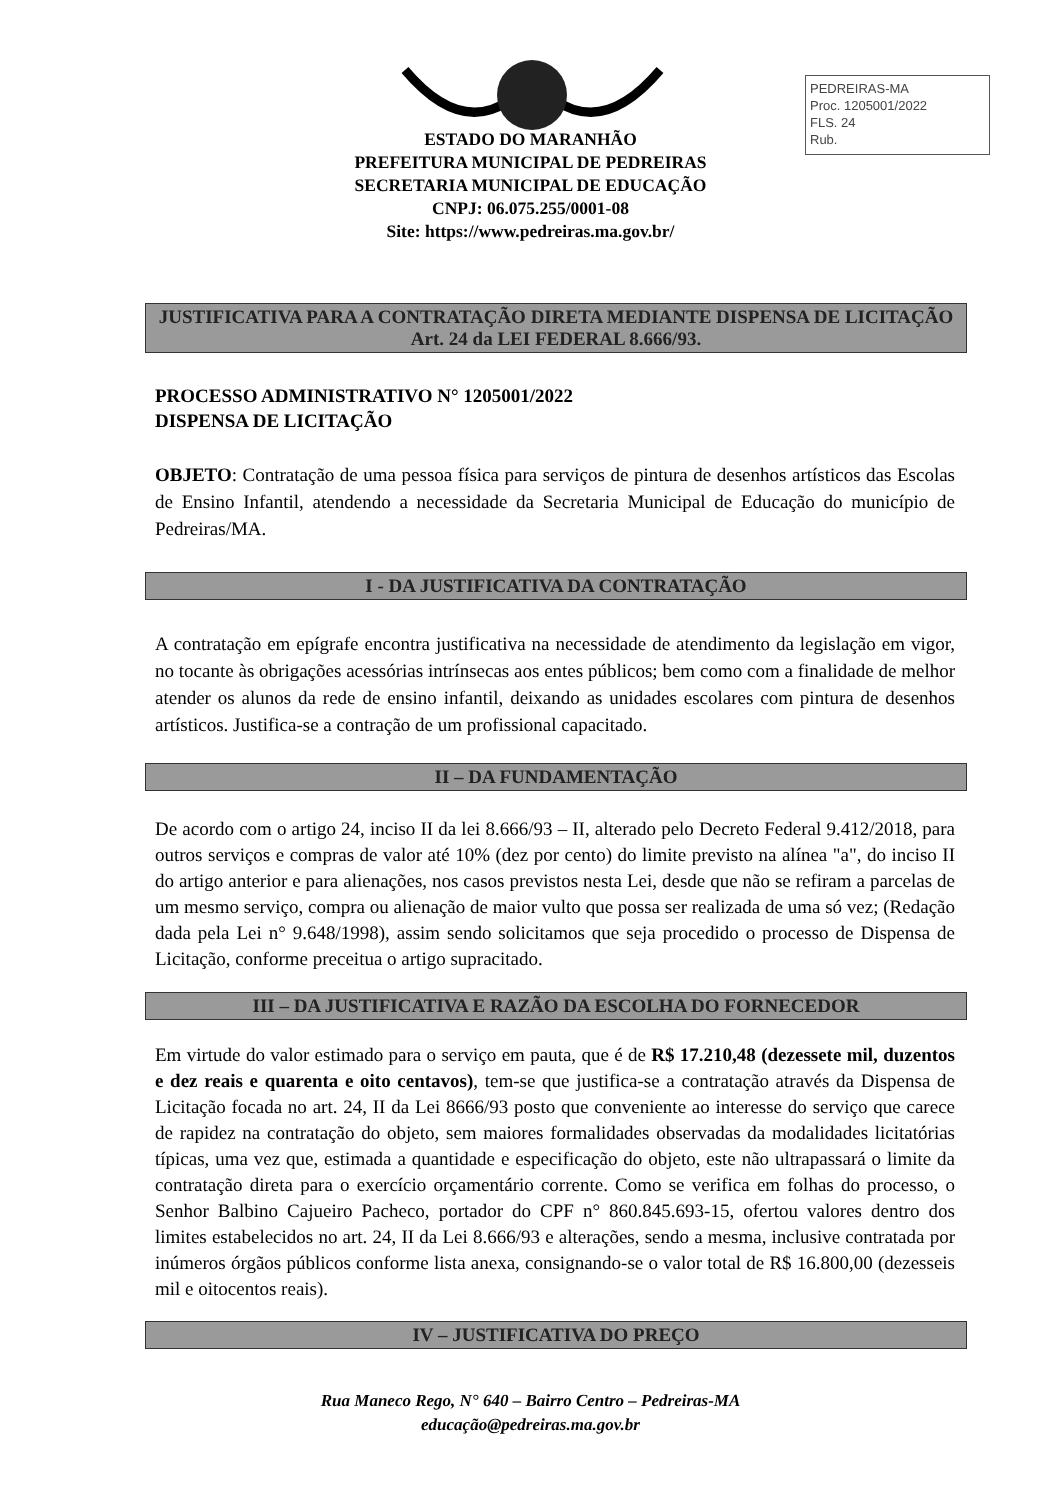PEDREIRAS-MA
Proc. 1205001/2022
FLS. 24
Rub.
ESTADO DO MARANHÃO
PREFEITURA MUNICIPAL DE PEDREIRAS
SECRETARIA MUNICIPAL DE EDUCAÇÃO
CNPJ: 06.075.255/0001-08
Site: https://www.pedreiras.ma.gov.br/
JUSTIFICATIVA PARA A CONTRATAÇÃO DIRETA MEDIANTE DISPENSA DE LICITAÇÃO Art. 24 da LEI FEDERAL 8.666/93.
PROCESSO ADMINISTRATIVO N° 1205001/2022
DISPENSA DE LICITAÇÃO
OBJETO: Contratação de uma pessoa física para serviços de pintura de desenhos artísticos das Escolas de Ensino Infantil, atendendo a necessidade da Secretaria Municipal de Educação do município de Pedreiras/MA.
I - DA JUSTIFICATIVA DA CONTRATAÇÃO
A contratação em epígrafe encontra justificativa na necessidade de atendimento da legislação em vigor, no tocante às obrigações acessórias intrínsecas aos entes públicos; bem como com a finalidade de melhor atender os alunos da rede de ensino infantil, deixando as unidades escolares com pintura de desenhos artísticos. Justifica-se a contração de um profissional capacitado.
II – DA FUNDAMENTAÇÃO
De acordo com o artigo 24, inciso II da lei 8.666/93 – II, alterado pelo Decreto Federal 9.412/2018, para outros serviços e compras de valor até 10% (dez por cento) do limite previsto na alínea "a", do inciso II do artigo anterior e para alienações, nos casos previstos nesta Lei, desde que não se refiram a parcelas de um mesmo serviço, compra ou alienação de maior vulto que possa ser realizada de uma só vez; (Redação dada pela Lei n° 9.648/1998), assim sendo solicitamos que seja procedido o processo de Dispensa de Licitação, conforme preceitua o artigo supracitado.
III – DA JUSTIFICATIVA E RAZÃO DA ESCOLHA DO FORNECEDOR
Em virtude do valor estimado para o serviço em pauta, que é de R$ 17.210,48 (dezessete mil, duzentos e dez reais e quarenta e oito centavos), tem-se que justifica-se a contratação através da Dispensa de Licitação focada no art. 24, II da Lei 8666/93 posto que conveniente ao interesse do serviço que carece de rapidez na contratação do objeto, sem maiores formalidades observadas da modalidades licitatórias típicas, uma vez que, estimada a quantidade e especificação do objeto, este não ultrapassará o limite da contratação direta para o exercício orçamentário corrente. Como se verifica em folhas do processo, o Senhor Balbino Cajueiro Pacheco, portador do CPF n° 860.845.693-15, ofertou valores dentro dos limites estabelecidos no art. 24, II da Lei 8.666/93 e alterações, sendo a mesma, inclusive contratada por inúmeros órgãos públicos conforme lista anexa, consignando-se o valor total de R$ 16.800,00 (dezesseis mil e oitocentos reais).
IV – JUSTIFICATIVA DO PREÇO
Rua Maneco Rego, N° 640 – Bairro Centro – Pedreiras-MA
educação@pedreiras.ma.gov.br